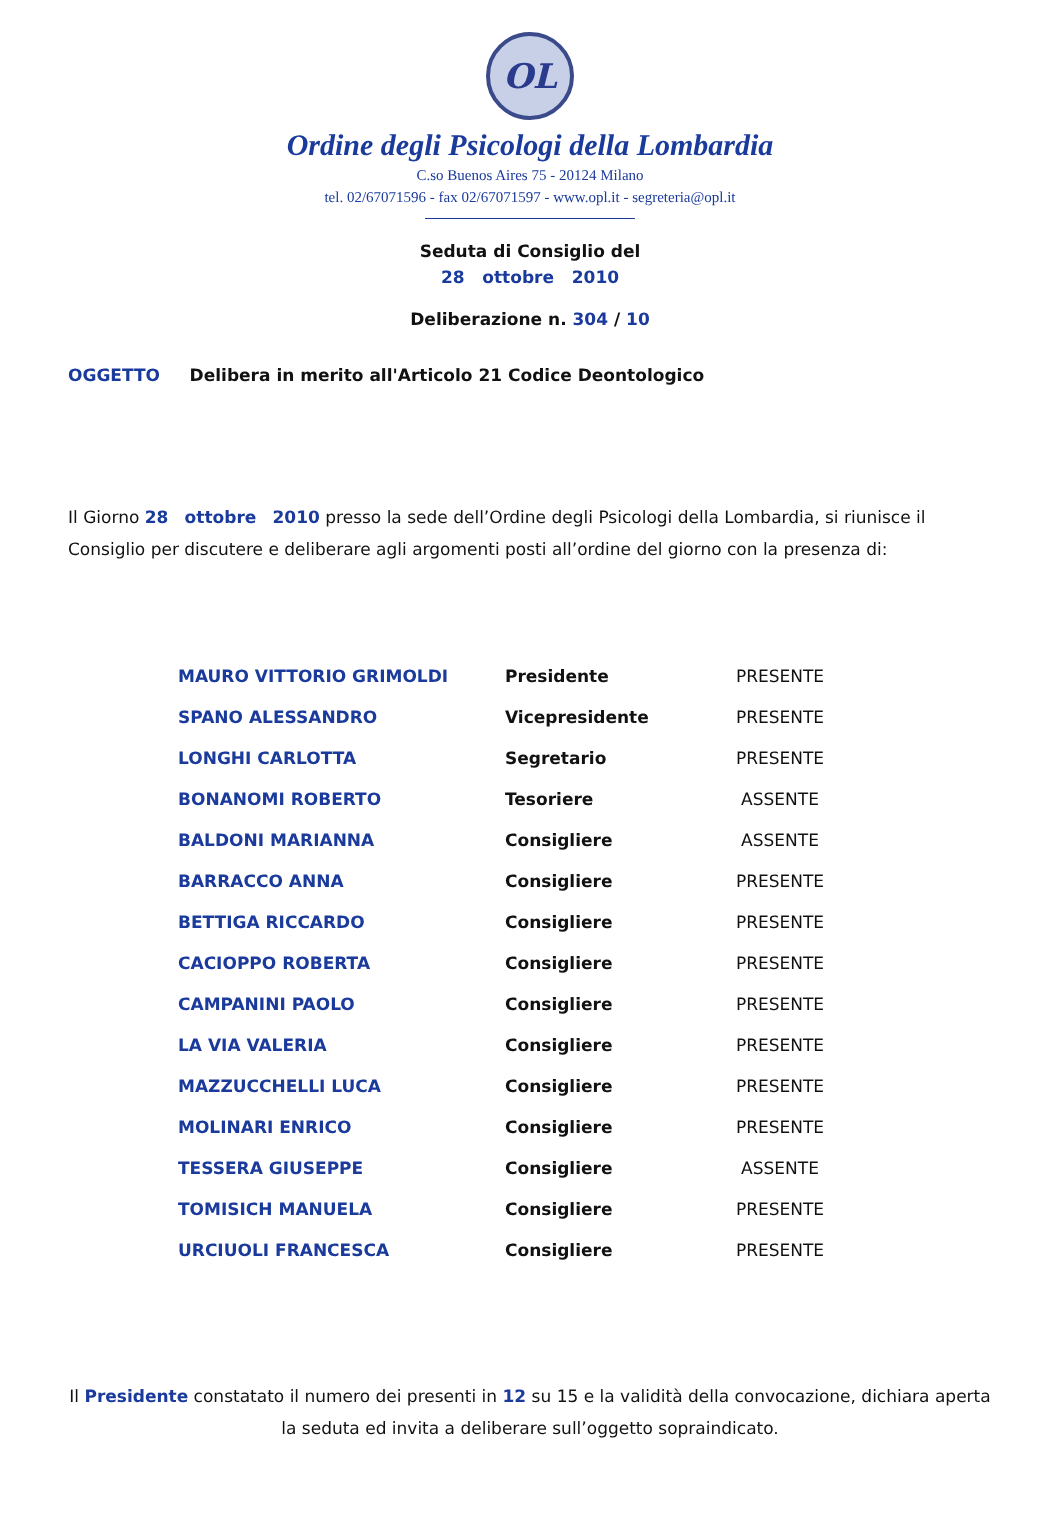OL
Ordine degli Psicologi della Lombardia
C.so Buenos Aires 75 - 20124 Milano
tel. 02/67071596 - fax 02/67071597 - www.opl.it - segreteria@opl.it
Seduta di Consiglio del
28 ottobre 2010
Deliberazione n. 304 / 10
OGGETTO Delibera in merito all'Articolo 21 Codice Deontologico
Il Giorno 28 ottobre 2010 presso la sede dell’Ordine degli Psicologi della Lombardia, si riunisce il Consiglio per discutere e deliberare agli argomenti posti all’ordine del giorno con la presenza di:
| MAURO VITTORIO GRIMOLDI | Presidente | PRESENTE |
| SPANO ALESSANDRO | Vicepresidente | PRESENTE |
| LONGHI CARLOTTA | Segretario | PRESENTE |
| BONANOMI ROBERTO | Tesoriere | ASSENTE |
| BALDONI MARIANNA | Consigliere | ASSENTE |
| BARRACCO ANNA | Consigliere | PRESENTE |
| BETTIGA RICCARDO | Consigliere | PRESENTE |
| CACIOPPO ROBERTA | Consigliere | PRESENTE |
| CAMPANINI PAOLO | Consigliere | PRESENTE |
| LA VIA VALERIA | Consigliere | PRESENTE |
| MAZZUCCHELLI LUCA | Consigliere | PRESENTE |
| MOLINARI ENRICO | Consigliere | PRESENTE |
| TESSERA GIUSEPPE | Consigliere | ASSENTE |
| TOMISICH MANUELA | Consigliere | PRESENTE |
| URCIUOLI FRANCESCA | Consigliere | PRESENTE |
Il Presidente constatato il numero dei presenti in 12 su 15 e la validità della convocazione, dichiara aperta la seduta ed invita a deliberare sull’oggetto sopraindicato.